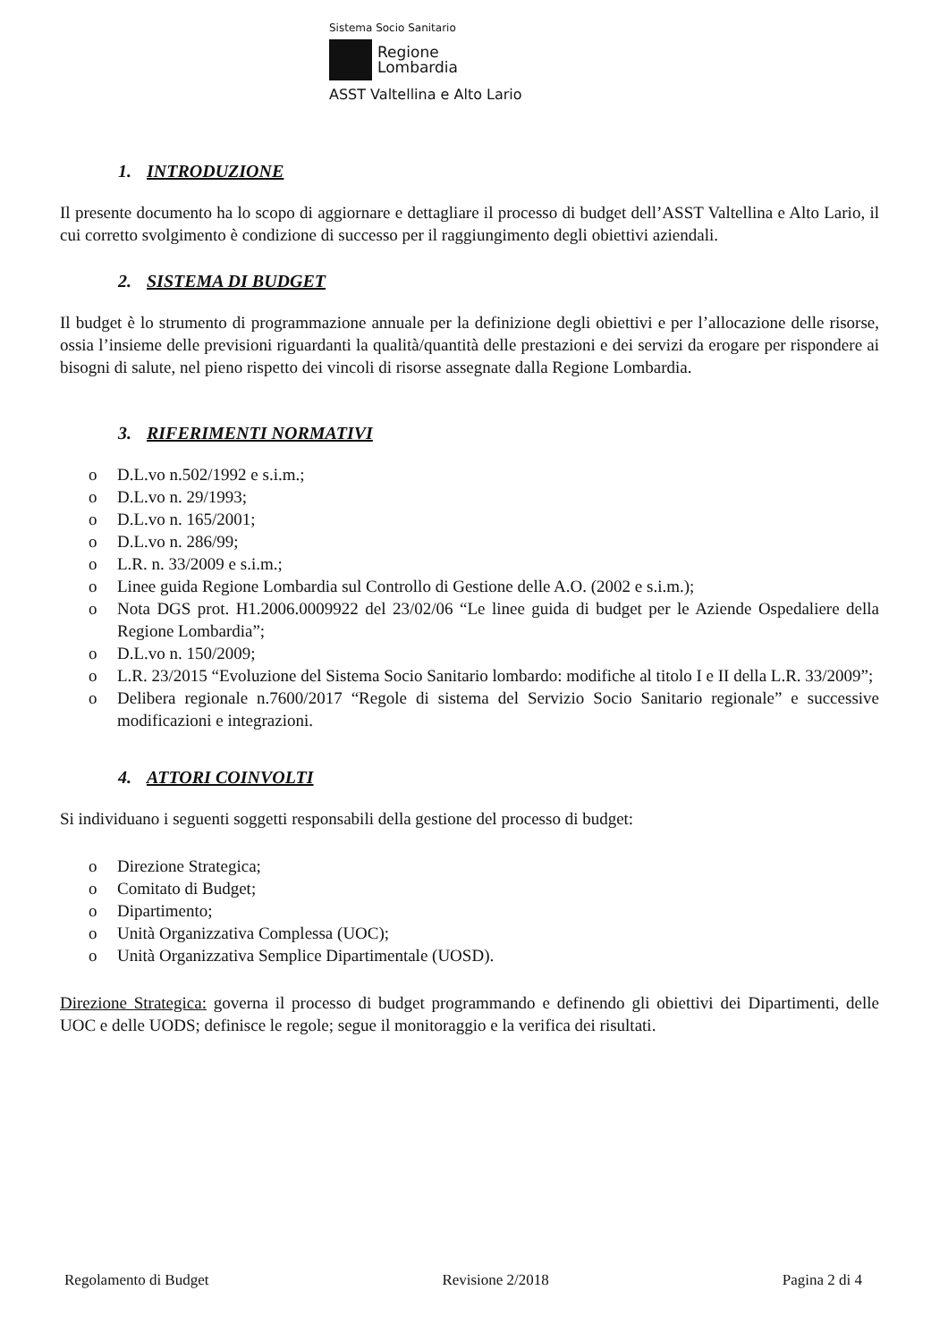Sistema Socio Sanitario
Regione
Lombardia
ASST Valtellina e Alto Lario
1. INTRODUZIONE
Il presente documento ha lo scopo di aggiornare e dettagliare il processo di budget dell’ASST Valtellina e Alto Lario, il cui corretto svolgimento è condizione di successo per il raggiungimento degli obiettivi aziendali.
2. SISTEMA DI BUDGET
Il budget è lo strumento di programmazione annuale per la definizione degli obiettivi e per l’allocazione delle risorse, ossia l’insieme delle previsioni riguardanti la qualità/quantità delle prestazioni e dei servizi da erogare per rispondere ai bisogni di salute, nel pieno rispetto dei vincoli di risorse assegnate dalla Regione Lombardia.
3. RIFERIMENTI NORMATIVI
o D.L.vo n.502/1992 e s.i.m.;
o D.L.vo n. 29/1993;
o D.L.vo n. 165/2001;
o D.L.vo n. 286/99;
o L.R. n. 33/2009 e s.i.m.;
o Linee guida Regione Lombardia sul Controllo di Gestione delle A.O. (2002 e s.i.m.);
o Nota DGS prot. H1.2006.0009922 del 23/02/06 “Le linee guida di budget per le Aziende Ospedaliere della Regione Lombardia”;
o D.L.vo n. 150/2009;
o L.R. 23/2015 “Evoluzione del Sistema Socio Sanitario lombardo: modifiche al titolo I e II della L.R. 33/2009”;
o Delibera regionale n.7600/2017 “Regole di sistema del Servizio Socio Sanitario regionale” e successive modificazioni e integrazioni.
4. ATTORI COINVOLTI
Si individuano i seguenti soggetti responsabili della gestione del processo di budget:
o Direzione Strategica;
o Comitato di Budget;
o Dipartimento;
o Unità Organizzativa Complessa (UOC);
o Unità Organizzativa Semplice Dipartimentale (UOSD).
Direzione Strategica: governa il processo di budget programmando e definendo gli obiettivi dei Dipartimenti, delle UOC e delle UODS; definisce le regole; segue il monitoraggio e la verifica dei risultati.
Regolamento di Budget Revisione 2/2018 Pagina 2 di 4